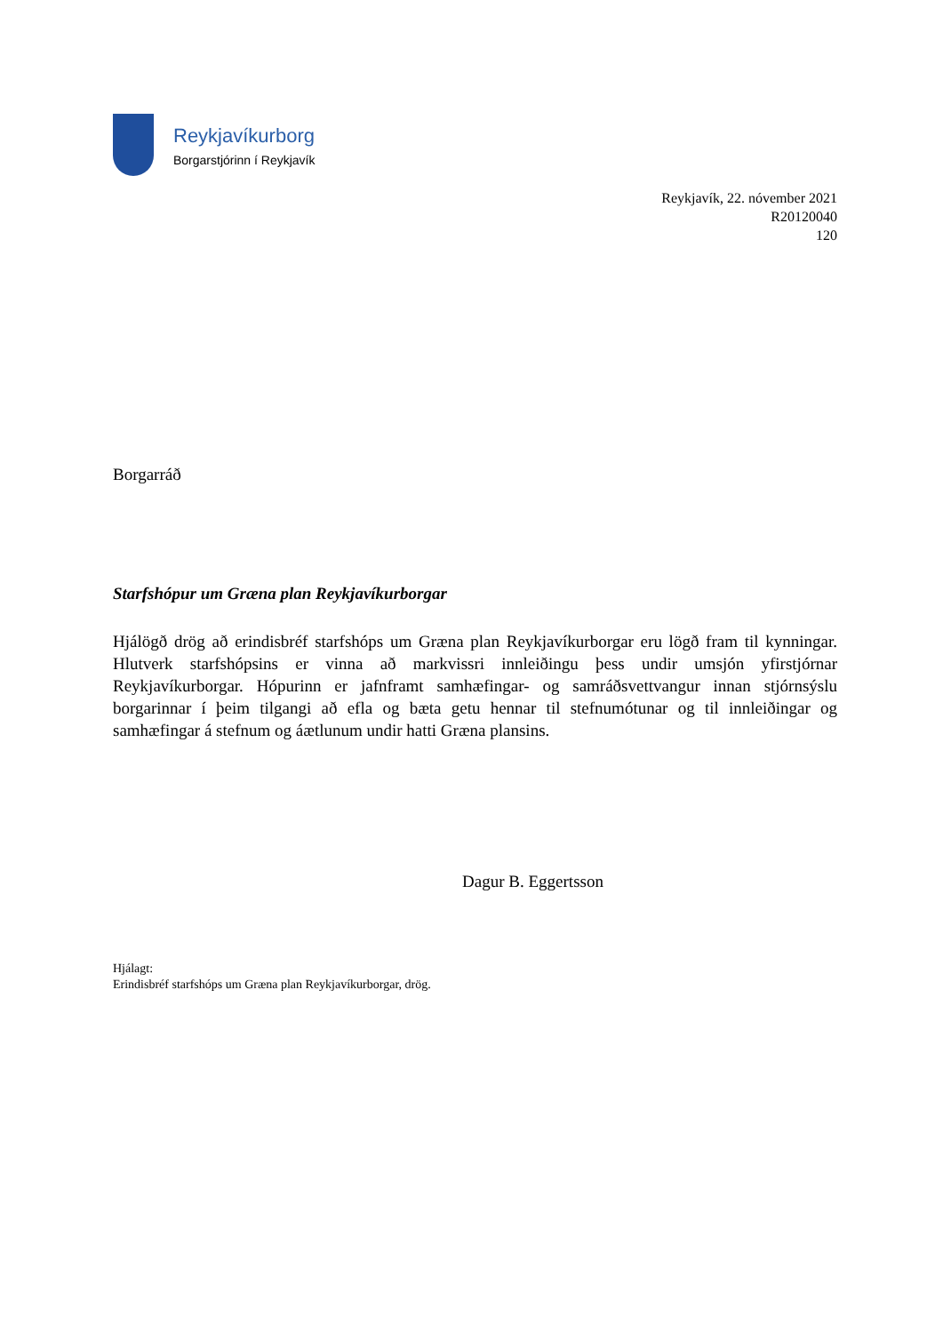Reykjavíkurborg
Borgarstjórinn í Reykjavík
Reykjavík, 22. nóvember 2021
R20120040
120
Borgarráð
Starfshópur um Græna plan Reykjavíkurborgar
Hjálögð drög að erindisbréf starfshóps um Græna plan Reykjavíkurborgar eru lögð fram til kynningar. Hlutverk starfshópsins er vinna að markvissri innleiðingu þess undir umsjón yfirstjórnar Reykjavíkurborgar. Hópurinn er jafnframt samhæfingar- og samráðsvettvangur innan stjórnsýslu borgarinnar í þeim tilgangi að efla og bæta getu hennar til stefnumótunar og til innleiðingar og samhæfingar á stefnum og áætlunum undir hatti Græna plansins.
Dagur B. Eggertsson
Hjálagt:
Erindisbréf starfshóps um Græna plan Reykjavíkurborgar, drög.